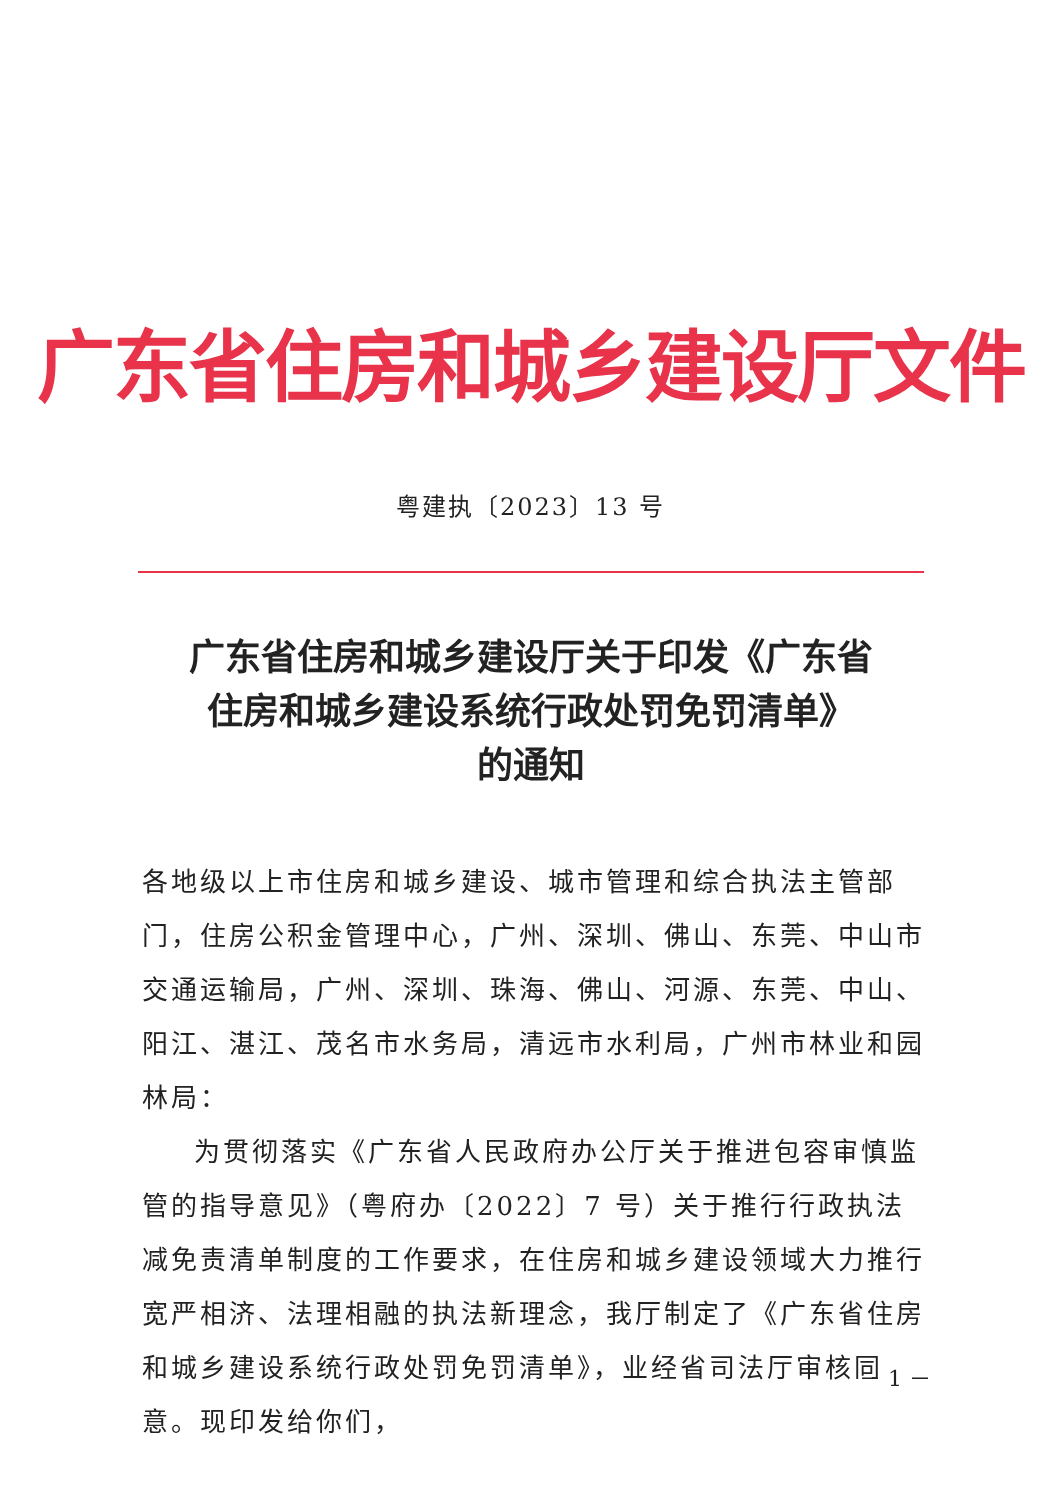广东省住房和城乡建设厅文件
粤建执〔2023〕13 号
广东省住房和城乡建设厅关于印发《广东省
住房和城乡建设系统行政处罚免罚清单》
的通知
各地级以上市住房和城乡建设、城市管理和综合执法主管部门，住房公积金管理中心，广州、深圳、佛山、东莞、中山市交通运输局，广州、深圳、珠海、佛山、河源、东莞、中山、阳江、湛江、茂名市水务局，清远市水利局，广州市林业和园林局：
为贯彻落实《广东省人民政府办公厅关于推进包容审慎监管的指导意见》（粤府办〔2022〕7 号）关于推行行政执法减免责清单制度的工作要求，在住房和城乡建设领域大力推行宽严相济、法理相融的执法新理念，我厅制定了《广东省住房和城乡建设系统行政处罚免罚清单》，业经省司法厅审核同意。现印发给你们，
－ 1 －